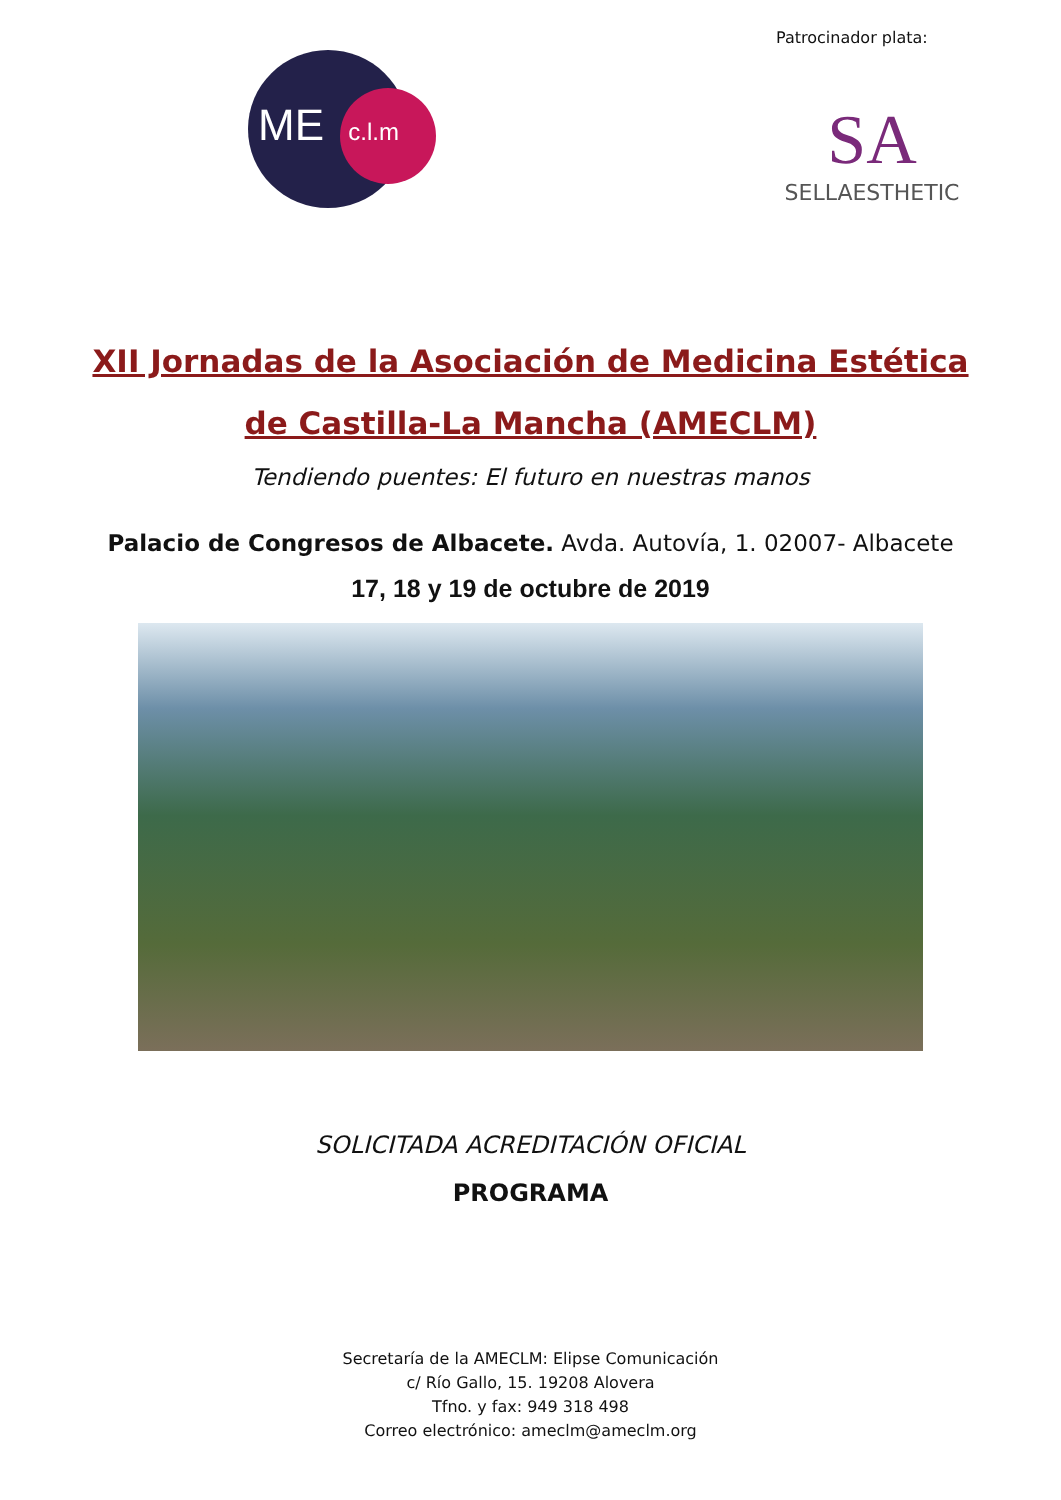ME c.l.m
Patrocinador plata:
SA
SELLAESTHETIC
XII Jornadas de la Asociación de Medicina Estética
de Castilla-La Mancha (AMECLM)
Tendiendo puentes: El futuro en nuestras manos
Palacio de Congresos de Albacete. Avda. Autovía, 1. 02007- Albacete
17, 18 y 19 de octubre de 2019
SOLICITADA ACREDITACIÓN OFICIAL
PROGRAMA
Secretaría de la AMECLM: Elipse Comunicación
c/ Río Gallo, 15. 19208 Alovera
Tfno. y fax: 949 318 498
Correo electrónico: ameclm@ameclm.org